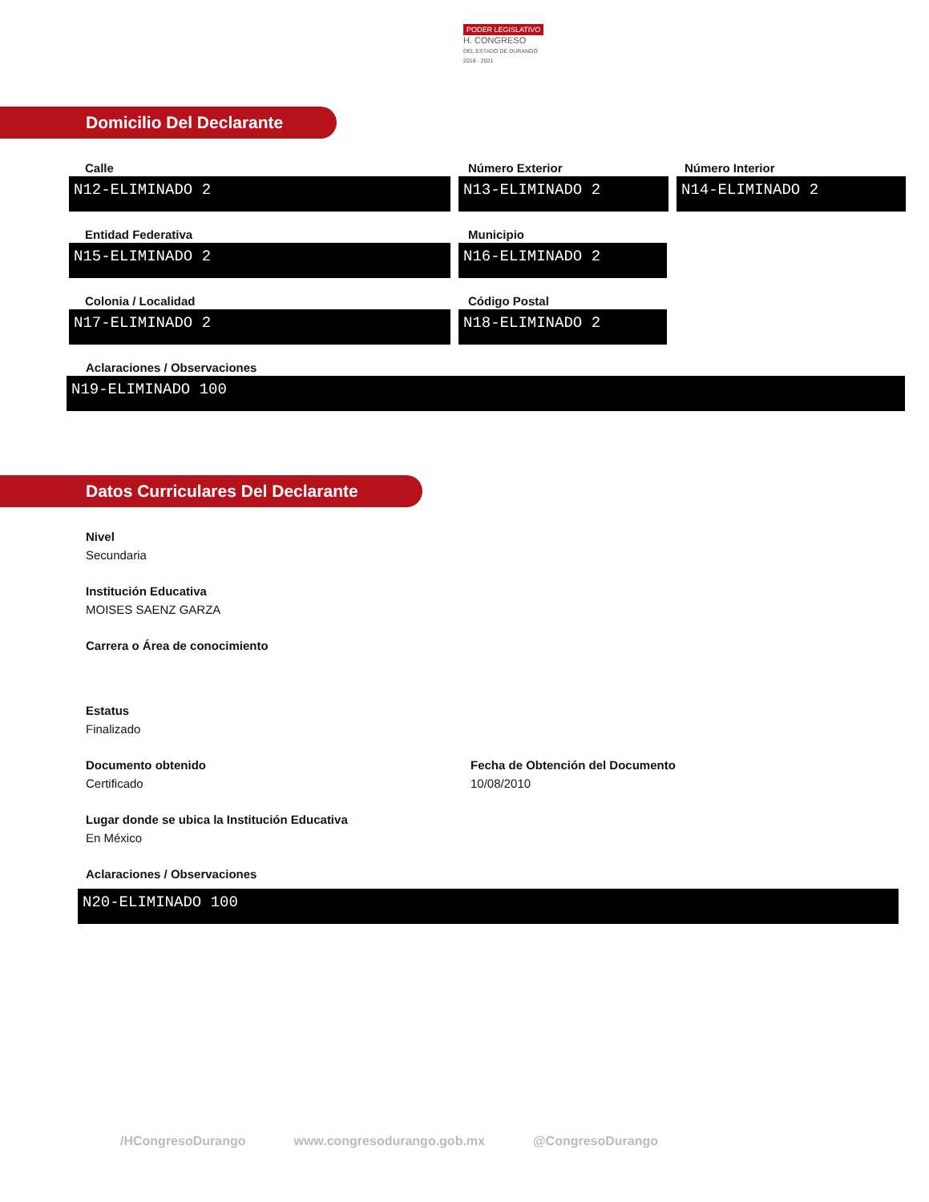PODER LEGISLATIVO
H. CONGRESO
DEL ESTADO DE DURANGO
2018 - 2021
Domicilio Del Declarante
Calle
N12-ELIMINADO 2
Número Exterior
N13-ELIMINADO 2
Número Interior
N14-ELIMINADO 2
Entidad Federativa
N15-ELIMINADO 2
Municipio
N16-ELIMINADO 2
Colonia / Localidad
N17-ELIMINADO 2
Código Postal
N18-ELIMINADO 2
Aclaraciones / Observaciones
N19-ELIMINADO 100
Datos Curriculares Del Declarante
Nivel
Secundaria
Institución Educativa
MOISES SAENZ GARZA
Carrera o Área de conocimiento
Estatus
Finalizado
Documento obtenido
Certificado
Fecha de Obtención del Documento
10/08/2010
Lugar donde se ubica la Institución Educativa
En México
Aclaraciones / Observaciones
N20-ELIMINADO 100
/HCongresoDurango www.congresodurango.gob.mx @CongresoDurango